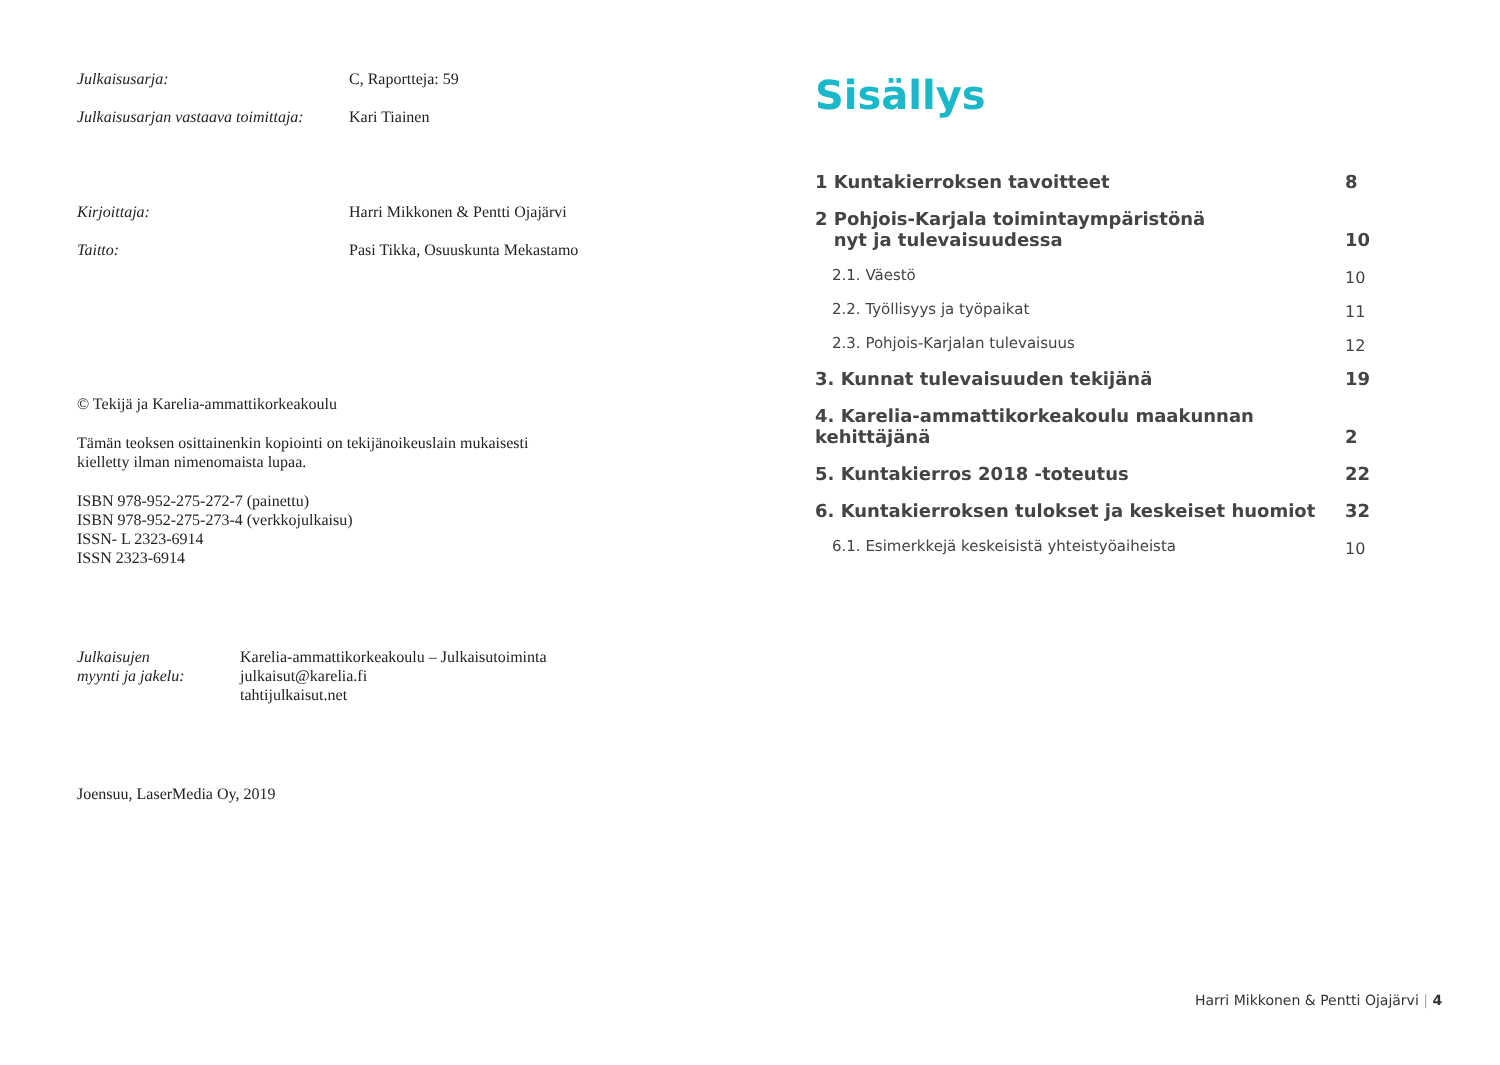Julkaisusarja: C, Raportteja: 59
Julkaisusarjan vastaava toimittaja:
Kari Tiainen
Kirjoittaja: Harri Mikkonen & Pentti Ojajärvi
Taitto: Pasi Tikka, Osuuskunta Mekastamo
© Tekijä ja Karelia-ammattikorkeakoulu
Tämän teoksen osittainenkin kopiointi on tekijänoikeuslain mukaisesti
kielletty ilman nimenomaista lupaa.
ISBN 978-952-275-272-7 (painettu)
ISBN 978-952-275-273-4 (verkkojulkaisu)
ISSN- L 2323-6914
ISSN 2323-6914
Julkaisujen
myynti ja jakelu:
Karelia-ammattikorkeakoulu – Julkaisutoiminta
julkaisut@karelia.fi
tahtijulkaisut.net
Joensuu, LaserMedia Oy, 2019
Sisällys
| 1 Kuntakierroksen tavoitteet | 8 |
| 2 Pohjois-Karjala toimintaympäristönä nyt ja tulevaisuudessa | 10 |
| 2.1. Väestö | 10 |
| 2.2. Työllisyys ja työpaikat | 11 |
| 2.3. Pohjois-Karjalan tulevaisuus | 12 |
| 3. Kunnat tulevaisuuden tekijänä | 19 |
| 4. Karelia-ammattikorkeakoulu maakunnan kehittäjänä | 2 |
| 5. Kuntakierros 2018 -toteutus | 22 |
| 6. Kuntakierroksen tulokset ja keskeiset huomiot | 32 |
| 6.1. Esimerkkejä keskeisistä yhteistyöaiheista | 10 |
Harri Mikkonen & Pentti Ojajärvi | 4